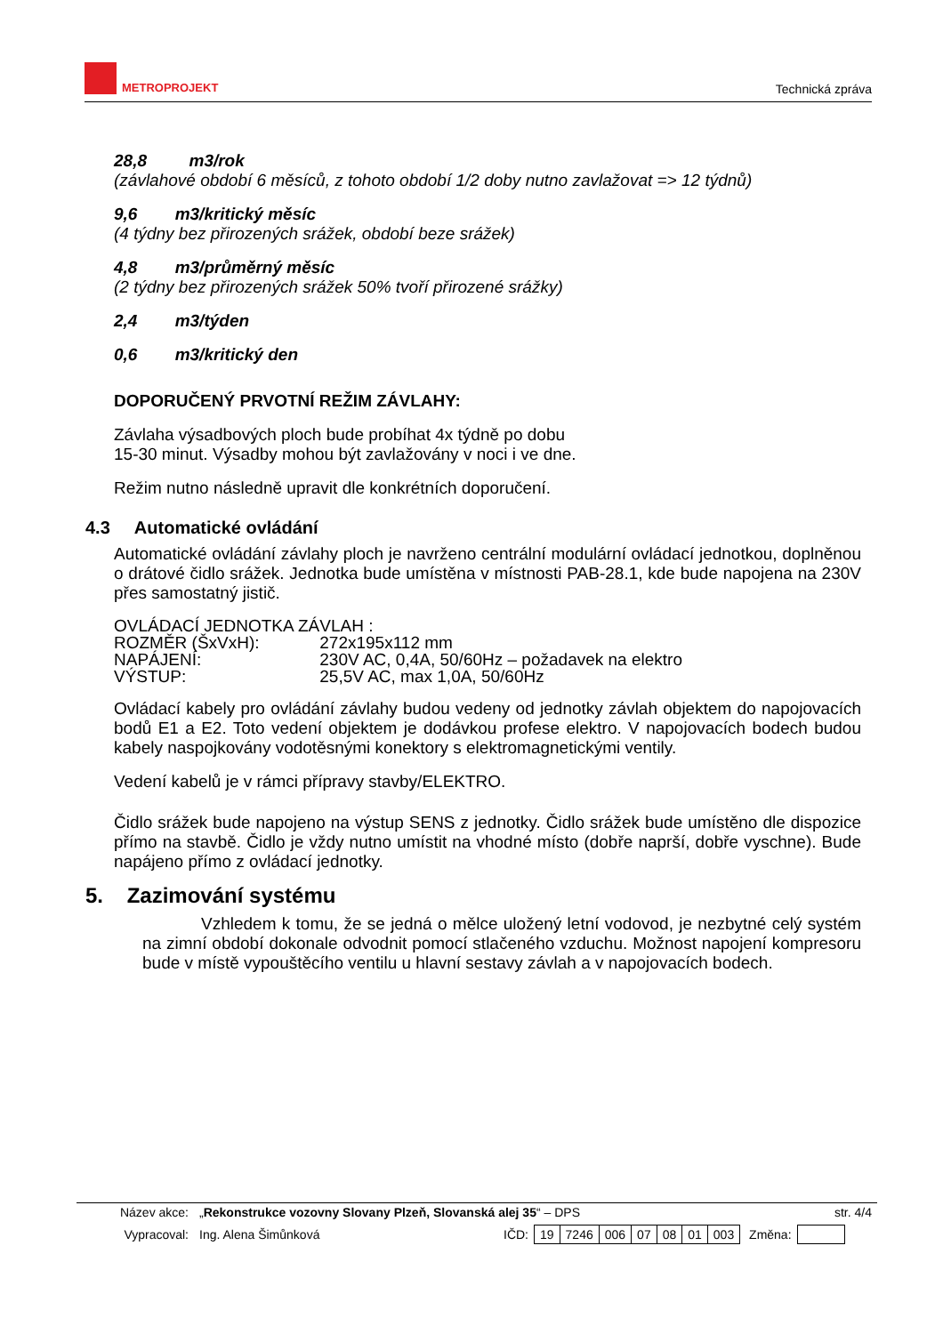METROPROJEKT
Technická zpráva
28,8 m3/rok
(závlahové období 6 měsíců, z tohoto období 1/2 doby nutno zavlažovat => 12 týdnů)
9,6 m3/kritický měsíc
(4 týdny bez přirozených srážek, období beze srážek)
4,8 m3/průměrný měsíc
(2 týdny bez přirozených srážek 50% tvoří přirozené srážky)
2,4 m3/týden
0,6 m3/kritický den
DOPORUČENÝ PRVOTNÍ REŽIM ZÁVLAHY:
Závlaha výsadbových ploch bude probíhat 4x týdně po dobu
15-30 minut. Výsadby mohou být zavlažovány v noci i ve dne.
Režim nutno následně upravit dle konkrétních doporučení.
4.3 Automatické ovládání
Automatické ovládání závlahy ploch je navrženo centrální modulární ovládací jednotkou, doplněnou o drátové čidlo srážek. Jednotka bude umístěna v místnosti PAB-28.1, kde bude napojena na 230V přes samostatný jistič.
OVLÁDACÍ JEDNOTKA ZÁVLAH :
ROZMĚR (ŠxVxH): 272x195x112 mm
NAPÁJENÍ: 230V AC, 0,4A, 50/60Hz – požadavek na elektro
VÝSTUP: 25,5V AC, max 1,0A, 50/60Hz
Ovládací kabely pro ovládání závlahy budou vedeny od jednotky závlah objektem do napojovacích bodů E1 a E2. Toto vedení objektem je dodávkou profese elektro. V napojovacích bodech budou kabely naspojkovány vodotěsnými konektory s elektromagnetickými ventily.
Vedení kabelů je v rámci přípravy stavby/ELEKTRO.
Čidlo srážek bude napojeno na výstup SENS z jednotky. Čidlo srážek bude umístěno dle dispozice přímo na stavbě. Čidlo je vždy nutno umístit na vhodné místo (dobře naprší, dobře vyschne). Bude napájeno přímo z ovládací jednotky.
5. Zazimování systému
Vzhledem k tomu, že se jedná o mělce uložený letní vodovod, je nezbytné celý systém na zimní období dokonale odvodnit pomocí stlačeného vzduchu. Možnost napojení kompresoru bude v místě vypouštěcího ventilu u hlavní sestavy závlah a v napojovacích bodech.
| Název akce: | „ Rekonstrukce vozovny Slovany Plzeň, Slovanská alej 35 “ – DPS | str. 4/4 |
| Vypracoval: | Ing. Alena Šimůnková | IČD: | 19 | 7246 | 006 | 07 | 08 | 01 | 003 | Změna: | |